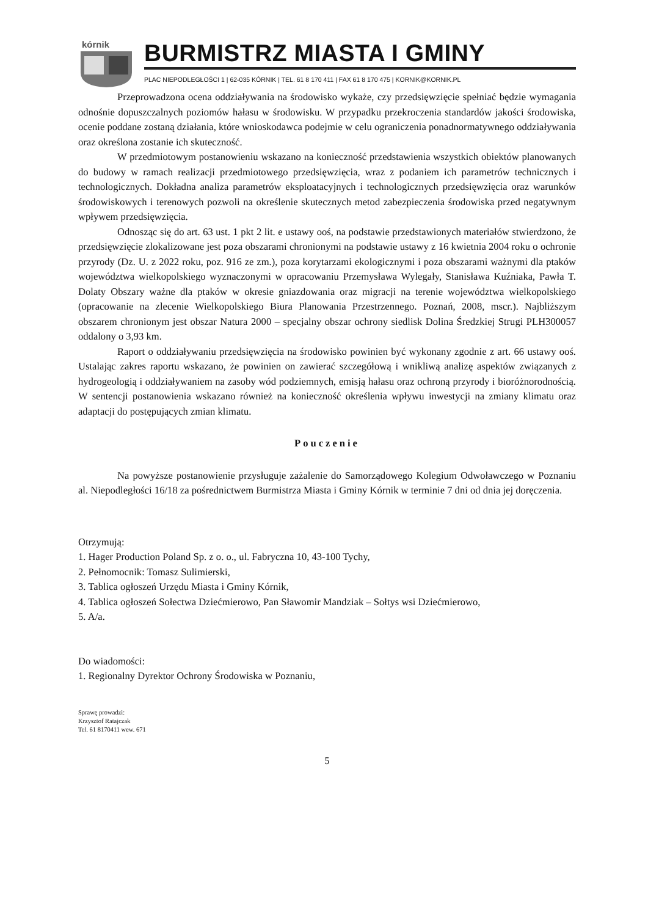kórnik
BURMISTRZ MIASTA I GMINY
PLAC NIEPODLEGŁOŚCI 1 | 62-035 KÓRNIK | TEL. 61 8 170 411 | FAX 61 8 170 475 | KORNIK@KORNIK.PL
Przeprowadzona ocena oddziaływania na środowisko wykaże, czy przedsięwzięcie spełniać będzie wymagania odnośnie dopuszczalnych poziomów hałasu w środowisku. W przypadku przekroczenia standardów jakości środowiska, ocenie poddane zostaną działania, które wnioskodawca podejmie w celu ograniczenia ponadnormatywnego oddziaływania oraz określona zostanie ich skuteczność.
W przedmiotowym postanowieniu wskazano na konieczność przedstawienia wszystkich obiektów planowanych do budowy w ramach realizacji przedmiotowego przedsięwzięcia, wraz z podaniem ich parametrów technicznych i technologicznych. Dokładna analiza parametrów eksploatacyjnych i technologicznych przedsięwzięcia oraz warunków środowiskowych i terenowych pozwoli na określenie skutecznych metod zabezpieczenia środowiska przed negatywnym wpływem przedsięwzięcia.
Odnosząc się do art. 63 ust. 1 pkt 2 lit. e ustawy ooś, na podstawie przedstawionych materiałów stwierdzono, że przedsięwzięcie zlokalizowane jest poza obszarami chronionymi na podstawie ustawy z 16 kwietnia 2004 roku o ochronie przyrody (Dz. U. z 2022 roku, poz. 916 ze zm.), poza korytarzami ekologicznymi i poza obszarami ważnymi dla ptaków województwa wielkopolskiego wyznaczonymi w opracowaniu Przemysława Wylegały, Stanisława Kuźniaka, Pawła T. Dolaty Obszary ważne dla ptaków w okresie gniazdowania oraz migracji na terenie województwa wielkopolskiego (opracowanie na zlecenie Wielkopolskiego Biura Planowania Przestrzennego. Poznań, 2008, mscr.). Najbliższym obszarem chronionym jest obszar Natura 2000 – specjalny obszar ochrony siedlisk Dolina Średzkiej Strugi PLH300057 oddalony o 3,93 km.
Raport o oddziaływaniu przedsięwzięcia na środowisko powinien być wykonany zgodnie z art. 66 ustawy ooś. Ustalając zakres raportu wskazano, że powinien on zawierać szczegółową i wnikliwą analizę aspektów związanych z hydrogeologią i oddziaływaniem na zasoby wód podziemnych, emisją hałasu oraz ochroną przyrody i bioróżnorodnością. W sentencji postanowienia wskazano również na konieczność określenia wpływu inwestycji na zmiany klimatu oraz adaptacji do postępujących zmian klimatu.
Pouczenie
Na powyższe postanowienie przysługuje zażalenie do Samorządowego Kolegium Odwoławczego w Poznaniu al. Niepodległości 16/18 za pośrednictwem Burmistrza Miasta i Gminy Kórnik w terminie 7 dni od dnia jej doręczenia.
Otrzymują:
1. Hager Production Poland Sp. z o. o., ul. Fabryczna 10, 43-100 Tychy,
2. Pełnomocnik: Tomasz Sulimierski,
3. Tablica ogłoszeń Urzędu Miasta i Gminy Kórnik,
4. Tablica ogłoszeń Sołectwa Dziećmierowo, Pan Sławomir Mandziak – Sołtys wsi Dziećmierowo,
5. A/a.
Do wiadomości:
1. Regionalny Dyrektor Ochrony Środowiska w Poznaniu,
Sprawę prowadzi:
Krzysztof Ratajczak
Tel. 61 8170411 wew. 671
5